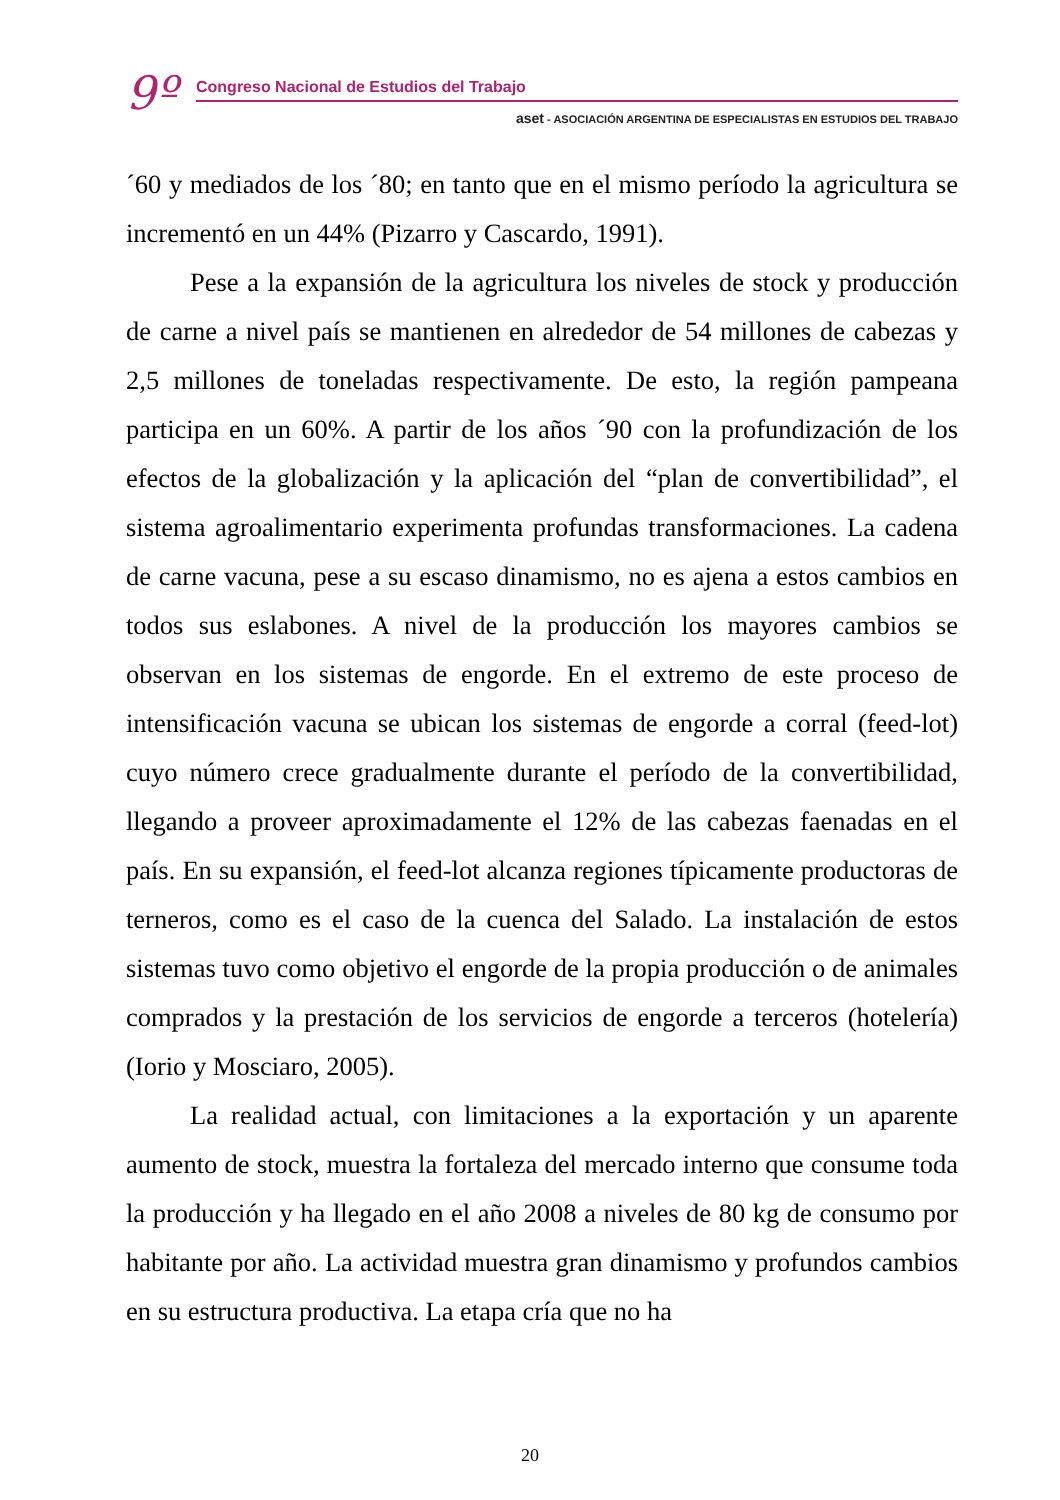9º
Congreso Nacional de Estudios del Trabajo
aset - ASOCIACIÓN ARGENTINA DE ESPECIALISTAS EN ESTUDIOS DEL TRABAJO
´60 y mediados de los ´80; en tanto que en el mismo período la agricultura se incrementó en un 44% (Pizarro y Cascardo, 1991).
Pese a la expansión de la agricultura los niveles de stock y producción de carne a nivel país se mantienen en alrededor de 54 millones de cabezas y 2,5 millones de toneladas respectivamente. De esto, la región pampeana participa en un 60%. A partir de los años ´90 con la profundización de los efectos de la globalización y la aplicación del “plan de convertibilidad”, el sistema agroalimentario experimenta profundas transformaciones. La cadena de carne vacuna, pese a su escaso dinamismo, no es ajena a estos cambios en todos sus eslabones. A nivel de la producción los mayores cambios se observan en los sistemas de engorde. En el extremo de este proceso de intensificación vacuna se ubican los sistemas de engorde a corral (feed-lot) cuyo número crece gradualmente durante el período de la convertibilidad, llegando a proveer aproximadamente el 12% de las cabezas faenadas en el país. En su expansión, el feed-lot alcanza regiones típicamente productoras de terneros, como es el caso de la cuenca del Salado. La instalación de estos sistemas tuvo como objetivo el engorde de la propia producción o de animales comprados y la prestación de los servicios de engorde a terceros (hotelería) (Iorio y Mosciaro, 2005).
La realidad actual, con limitaciones a la exportación y un aparente aumento de stock, muestra la fortaleza del mercado interno que consume toda la producción y ha llegado en el año 2008 a niveles de 80 kg de consumo por habitante por año. La actividad muestra gran dinamismo y profundos cambios en su estructura productiva. La etapa cría que no ha
20